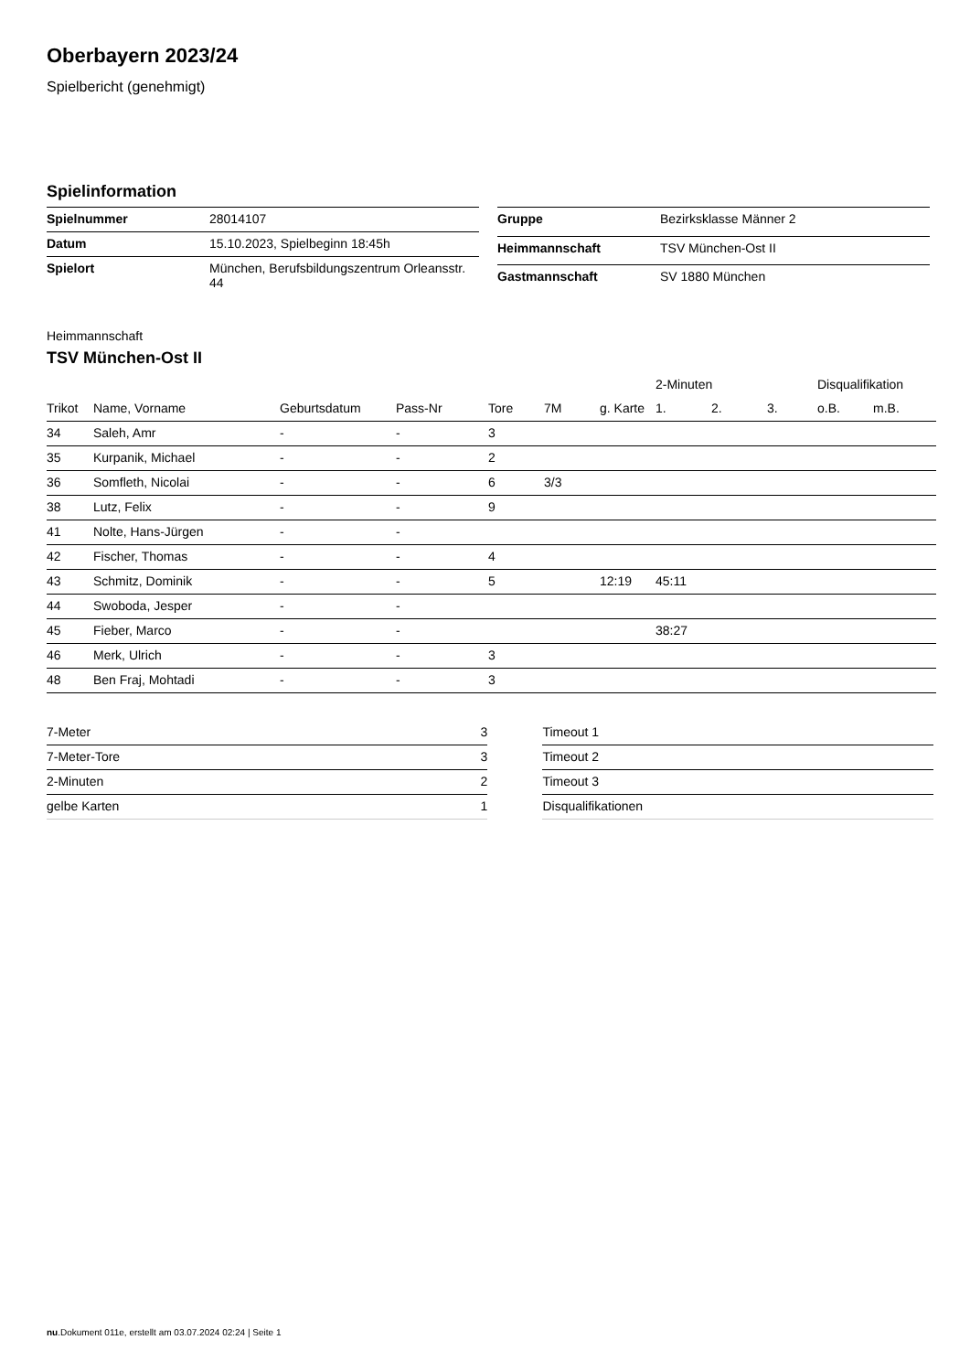Oberbayern 2023/24
Spielbericht (genehmigt)
Spielinformation
| Spielnummer | 28014107 |
| Datum | 15.10.2023, Spielbeginn 18:45h |
| Spielort | München, Berufsbildungszentrum Orleansstr. 44 |
| Gruppe | Bezirksklasse Männer 2 |
| Heimmannschaft | TSV München-Ost II |
| Gastmannschaft | SV 1880 München |
Heimmannschaft
TSV München-Ost II
| | | | | | | | 2-Minuten | | | Disqualifikation | |
| --- | --- | --- | --- | --- | --- | --- | --- | --- | --- | --- | --- |
| Trikot | Name, Vorname | Geburtsdatum | Pass-Nr | Tore | 7M | g. Karte | 1. | 2. | 3. | o.B. | m.B. |
| 34 | Saleh, Amr | - | - | 3 | | | | | | | |
| 35 | Kurpanik, Michael | - | - | 2 | | | | | | | |
| 36 | Somfleth, Nicolai | - | - | 6 | 3/3 | | | | | | |
| 38 | Lutz, Felix | - | - | 9 | | | | | | | |
| 41 | Nolte, Hans-Jürgen | - | - | | | | | | | | |
| 42 | Fischer, Thomas | - | - | 4 | | | | | | | |
| 43 | Schmitz, Dominik | - | - | 5 | | 12:19 | 45:11 | | | | |
| 44 | Swoboda, Jesper | - | - | | | | | | | | |
| 45 | Fieber, Marco | - | - | | | | 38:27 | | | | |
| 46 | Merk, Ulrich | - | - | 3 | | | | | | | |
| 48 | Ben Fraj, Mohtadi | - | - | 3 | | | | | | | |
| 7-Meter | 3 |
| 7-Meter-Tore | 3 |
| 2-Minuten | 2 |
| gelbe Karten | 1 |
| Timeout 1 |
| Timeout 2 |
| Timeout 3 |
| Disqualifikationen |
nu.Dokument 011e, erstellt am 03.07.2024 02:24 | Seite 1